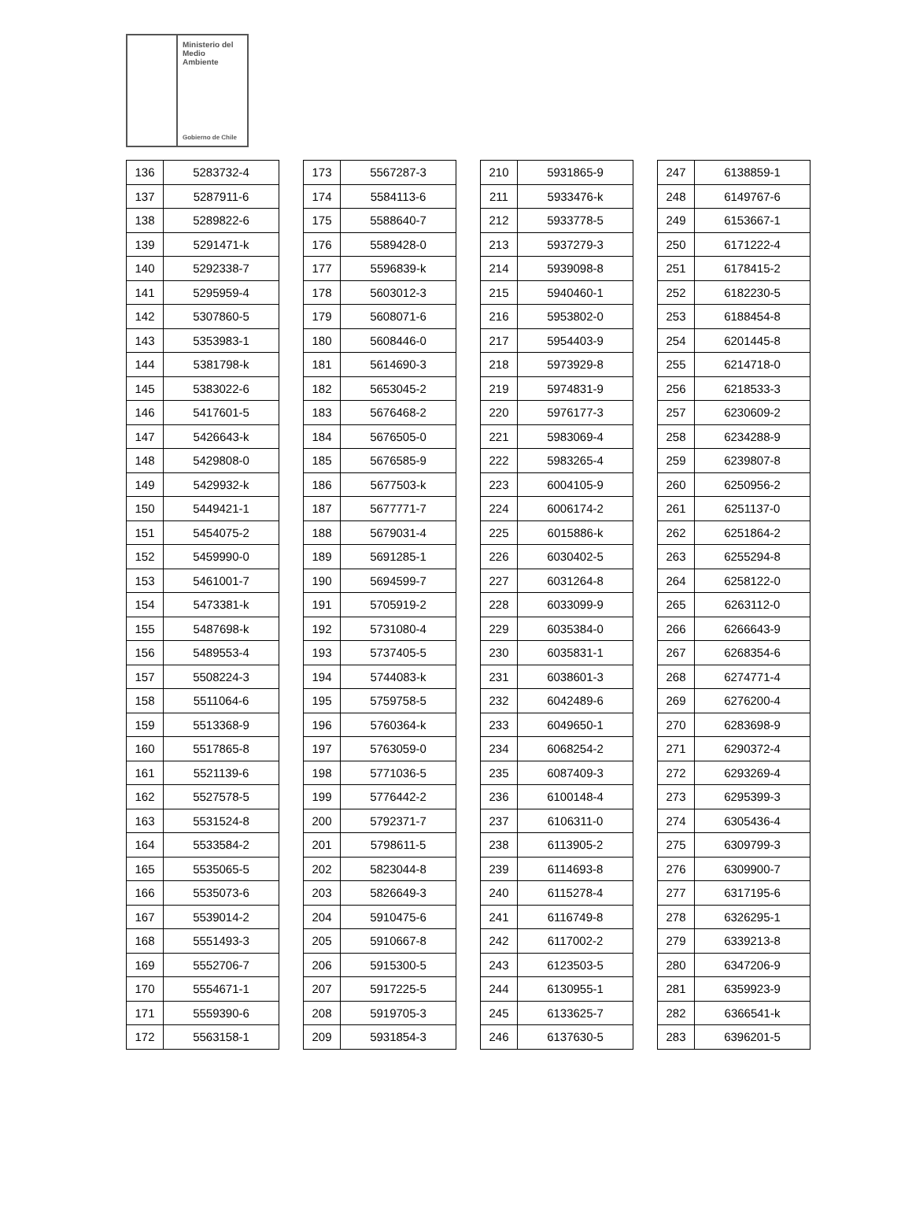Ministerio del
Medio
Ambiente
Gobierno de Chile
| 136 | 5283732-4 |
| 137 | 5287911-6 |
| 138 | 5289822-6 |
| 139 | 5291471-k |
| 140 | 5292338-7 |
| 141 | 5295959-4 |
| 142 | 5307860-5 |
| 143 | 5353983-1 |
| 144 | 5381798-k |
| 145 | 5383022-6 |
| 146 | 5417601-5 |
| 147 | 5426643-k |
| 148 | 5429808-0 |
| 149 | 5429932-k |
| 150 | 5449421-1 |
| 151 | 5454075-2 |
| 152 | 5459990-0 |
| 153 | 5461001-7 |
| 154 | 5473381-k |
| 155 | 5487698-k |
| 156 | 5489553-4 |
| 157 | 5508224-3 |
| 158 | 5511064-6 |
| 159 | 5513368-9 |
| 160 | 5517865-8 |
| 161 | 5521139-6 |
| 162 | 5527578-5 |
| 163 | 5531524-8 |
| 164 | 5533584-2 |
| 165 | 5535065-5 |
| 166 | 5535073-6 |
| 167 | 5539014-2 |
| 168 | 5551493-3 |
| 169 | 5552706-7 |
| 170 | 5554671-1 |
| 171 | 5559390-6 |
| 172 | 5563158-1 |
| 173 | 5567287-3 |
| 174 | 5584113-6 |
| 175 | 5588640-7 |
| 176 | 5589428-0 |
| 177 | 5596839-k |
| 178 | 5603012-3 |
| 179 | 5608071-6 |
| 180 | 5608446-0 |
| 181 | 5614690-3 |
| 182 | 5653045-2 |
| 183 | 5676468-2 |
| 184 | 5676505-0 |
| 185 | 5676585-9 |
| 186 | 5677503-k |
| 187 | 5677771-7 |
| 188 | 5679031-4 |
| 189 | 5691285-1 |
| 190 | 5694599-7 |
| 191 | 5705919-2 |
| 192 | 5731080-4 |
| 193 | 5737405-5 |
| 194 | 5744083-k |
| 195 | 5759758-5 |
| 196 | 5760364-k |
| 197 | 5763059-0 |
| 198 | 5771036-5 |
| 199 | 5776442-2 |
| 200 | 5792371-7 |
| 201 | 5798611-5 |
| 202 | 5823044-8 |
| 203 | 5826649-3 |
| 204 | 5910475-6 |
| 205 | 5910667-8 |
| 206 | 5915300-5 |
| 207 | 5917225-5 |
| 208 | 5919705-3 |
| 209 | 5931854-3 |
| 210 | 5931865-9 |
| 211 | 5933476-k |
| 212 | 5933778-5 |
| 213 | 5937279-3 |
| 214 | 5939098-8 |
| 215 | 5940460-1 |
| 216 | 5953802-0 |
| 217 | 5954403-9 |
| 218 | 5973929-8 |
| 219 | 5974831-9 |
| 220 | 5976177-3 |
| 221 | 5983069-4 |
| 222 | 5983265-4 |
| 223 | 6004105-9 |
| 224 | 6006174-2 |
| 225 | 6015886-k |
| 226 | 6030402-5 |
| 227 | 6031264-8 |
| 228 | 6033099-9 |
| 229 | 6035384-0 |
| 230 | 6035831-1 |
| 231 | 6038601-3 |
| 232 | 6042489-6 |
| 233 | 6049650-1 |
| 234 | 6068254-2 |
| 235 | 6087409-3 |
| 236 | 6100148-4 |
| 237 | 6106311-0 |
| 238 | 6113905-2 |
| 239 | 6114693-8 |
| 240 | 6115278-4 |
| 241 | 6116749-8 |
| 242 | 6117002-2 |
| 243 | 6123503-5 |
| 244 | 6130955-1 |
| 245 | 6133625-7 |
| 246 | 6137630-5 |
| 247 | 6138859-1 |
| 248 | 6149767-6 |
| 249 | 6153667-1 |
| 250 | 6171222-4 |
| 251 | 6178415-2 |
| 252 | 6182230-5 |
| 253 | 6188454-8 |
| 254 | 6201445-8 |
| 255 | 6214718-0 |
| 256 | 6218533-3 |
| 257 | 6230609-2 |
| 258 | 6234288-9 |
| 259 | 6239807-8 |
| 260 | 6250956-2 |
| 261 | 6251137-0 |
| 262 | 6251864-2 |
| 263 | 6255294-8 |
| 264 | 6258122-0 |
| 265 | 6263112-0 |
| 266 | 6266643-9 |
| 267 | 6268354-6 |
| 268 | 6274771-4 |
| 269 | 6276200-4 |
| 270 | 6283698-9 |
| 271 | 6290372-4 |
| 272 | 6293269-4 |
| 273 | 6295399-3 |
| 274 | 6305436-4 |
| 275 | 6309799-3 |
| 276 | 6309900-7 |
| 277 | 6317195-6 |
| 278 | 6326295-1 |
| 279 | 6339213-8 |
| 280 | 6347206-9 |
| 281 | 6359923-9 |
| 282 | 6366541-k |
| 283 | 6396201-5 |